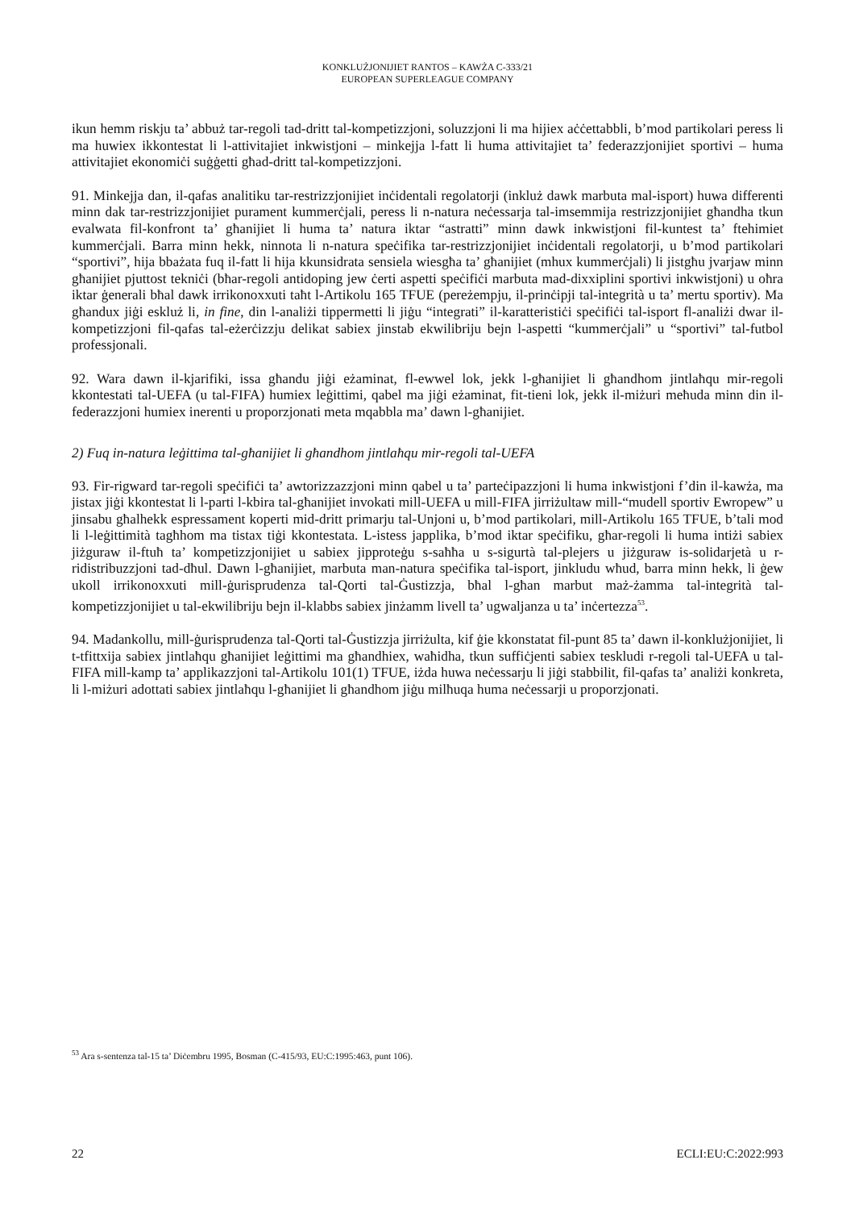KONKLUŻJONIJIET RANTOS – KAWŻA C-333/21
EUROPEAN SUPERLEAGUE COMPANY
ikun hemm riskju ta’ abbuż tar-regoli tad-dritt tal-kompetizzjoni, soluzzjoni li ma hijiex aċċettabbli, b’mod partikolari peress li ma huwiex ikkontestat li l-attivitajiet inkwistjoni – minkejja l-fatt li huma attivitajiet ta’ federazzjonijiet sportivi – huma attivitajiet ekonomiċi suġġetti għad-dritt tal-kompetizzjoni.
91. Minkejja dan, il-qafas analitiku tar-restrizzjonijiet inċidentali regolatorji (inkluż dawk marbuta mal-isport) huwa differenti minn dak tar-restrizzjonijiet purament kummerċjali, peress li n-natura neċessarja tal-imsemmija restrizzjonijiet għandha tkun evalwata fil-konfront ta’ għanijiet li huma ta’ natura iktar “astratti” minn dawk inkwistjoni fil-kuntest ta’ ftehimiet kummerċjali. Barra minn hekk, ninnota li n-natura speċifika tar-restrizzjonijiet inċidentali regolatorji, u b’mod partikolari “sportivi”, hija bbażata fuq il-fatt li hija kkunsidrata sensiela wiesgħa ta’ għanijiet (mhux kummerċjali) li jistgħu jvarjaw minn għanijiet pjuttost tekniċi (bħar-regoli antidoping jew ċerti aspetti speċifiċi marbuta mad-dixxiplini sportivi inkwistjoni) u oħra iktar ġenerali bħal dawk irrikonoxxuti taħt l-Artikolu 165 TFUE (pereżempju, il-prinċipji tal-integrità u ta’ mertu sportiv). Ma għandux jiġi eskluż li, in fine, din l-analiżi tippermetti li jiġu “integrati” il-karatteristiċi speċifiċi tal-isport fl-analiżi dwar il-kompetizzjoni fil-qafas tal-eżerċizzju delikat sabiex jinstab ekwilibriju bejn l-aspetti “kummerċjali” u “sportivi” tal-futbol professjonali.
92. Wara dawn il-kjarifiki, issa għandu jiġi eżaminat, fl-ewwel lok, jekk l-għanijiet li għandhom jintlaħqu mir-regoli kkontestati tal-UEFA (u tal-FIFA) humiex leġittimi, qabel ma jiġi eżaminat, fit-tieni lok, jekk il-miżuri meħuda minn din il-federazzjoni humiex inerenti u proporzjonati meta mqabbla ma’ dawn l-għanijiet.
2) Fuq in-natura leġittima tal-għanijiet li għandhom jintlaħqu mir-regoli tal-UEFA
93. Fir-rigward tar-regoli speċifiċi ta’ awtorizzazzjoni minn qabel u ta’ parteċipazzjoni li huma inkwistjoni f’din il-kawża, ma jistax jiġi kkontestat li l-parti l-kbira tal-għanijiet invokati mill-UEFA u mill-FIFA jirriżultaw mill-“mudell sportiv Ewropew” u jinsabu għalhekk espressament koperti mid-dritt primarju tal-Unjoni u, b’mod partikolari, mill-Artikolu 165 TFUE, b’tali mod li l-leġittimità tagħhom ma tistax tiġi kkontestata. L-istess japplika, b’mod iktar speċifiku, għar-regoli li huma intiżi sabiex jiżguraw il-ftuħ ta’ kompetizzjonijiet u sabiex jipproteġu s-saħħa u s-sigurtà tal-plejers u jiżguraw is-solidarjetà u r-ridistribuzzjoni tad-dħul. Dawn l-għanijiet, marbuta man-natura speċifika tal-isport, jinkludu wħud, barra minn hekk, li ġew ukoll irrikonoxxuti mill-ġurisprudenza tal-Qorti tal-Ġustizzja, bħal l-għan marbut maż-żamma tal-integrità tal-kompetizzjonijiet u tal-ekwilibriju bejn il-klabbs sabiex jinżamm livell ta’ ugwaljanza u ta’ inċertezza<sup>53</sup>.
94. Madankollu, mill-ġurisprudenza tal-Qorti tal-Ġustizzja jirriżulta, kif ġie kkonstatat fil-punt 85 ta’ dawn il-konklużjonijiet, li t-tfittxija sabiex jintlaħqu għanijiet leġittimi ma għandhiex, waħidha, tkun suffiċjenti sabiex teskludi r-regoli tal-UEFA u tal-FIFA mill-kamp ta’ applikazzjoni tal-Artikolu 101(1) TFUE, iżda huwa neċessarju li jiġi stabbilit, fil-qafas ta’ analiżi konkreta, li l-miżuri adottati sabiex jintlaħqu l-għanijiet li għandhom jiġu milħuqa huma neċessarji u proporzjonati.
<sup>53</sup> Ara s-sentenza tal-15 ta’ Diċembru 1995, Bosman (C-415/93, EU:C:1995:463, punt 106).
22 ECLI:EU:C:2022:993